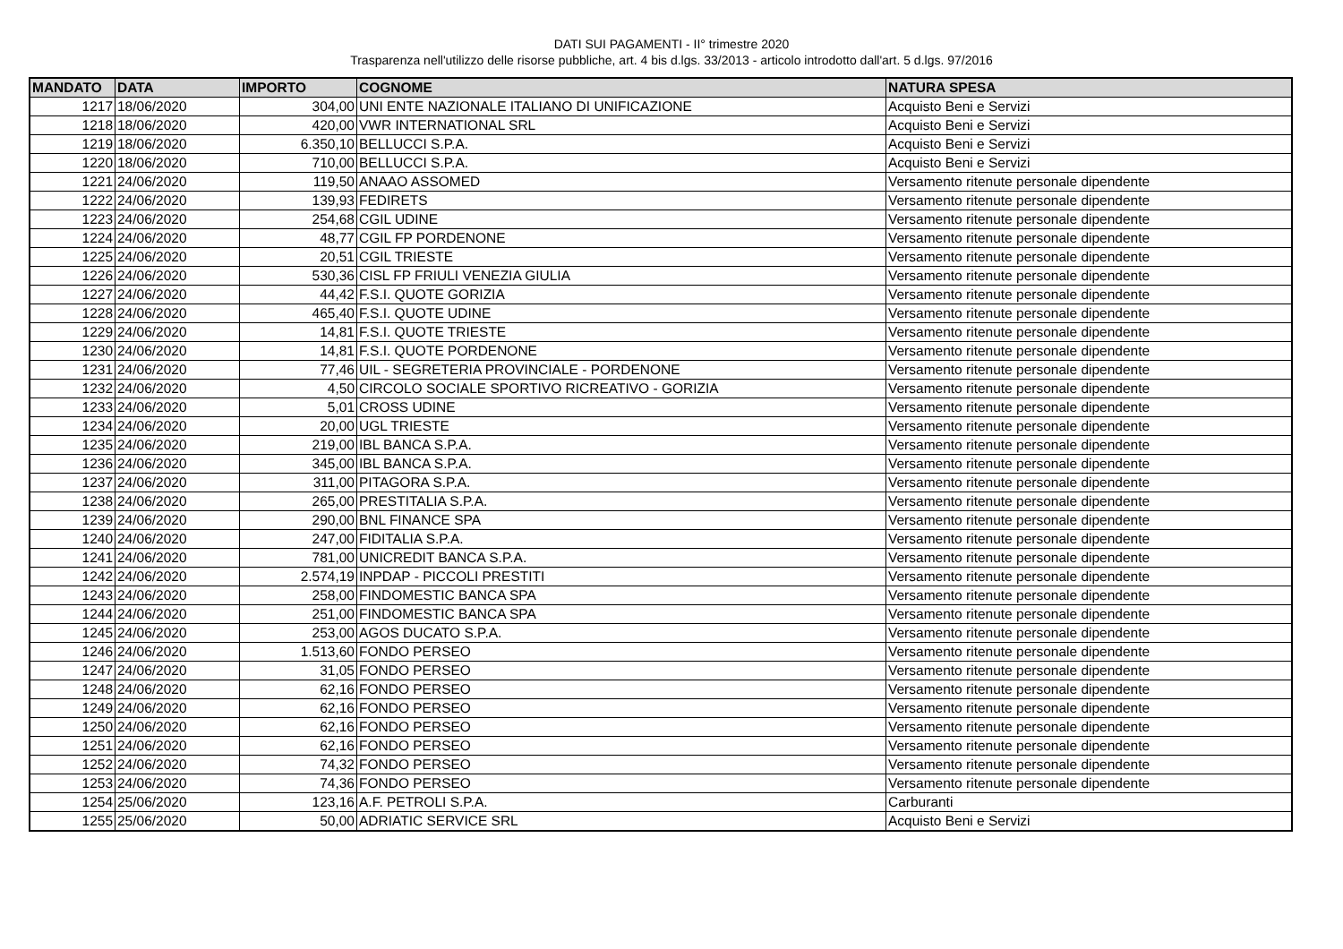DATI SUI PAGAMENTI - II° trimestre 2020
Trasparenza nell'utilizzo delle risorse pubbliche, art. 4 bis d.lgs. 33/2013 - articolo introdotto dall'art. 5 d.lgs. 97/2016
| MANDATO | DATA | IMPORTO | COGNOME | NATURA SPESA |
| --- | --- | --- | --- | --- |
| 1217 | 18/06/2020 | 304,00 | UNI ENTE NAZIONALE ITALIANO DI UNIFICAZIONE | Acquisto Beni e Servizi |
| 1218 | 18/06/2020 | 420,00 | VWR INTERNATIONAL SRL | Acquisto Beni e Servizi |
| 1219 | 18/06/2020 | 6.350,10 | BELLUCCI S.P.A. | Acquisto Beni e Servizi |
| 1220 | 18/06/2020 | 710,00 | BELLUCCI S.P.A. | Acquisto Beni e Servizi |
| 1221 | 24/06/2020 | 119,50 | ANAAO ASSOMED | Versamento ritenute personale dipendente |
| 1222 | 24/06/2020 | 139,93 | FEDIRETS | Versamento ritenute personale dipendente |
| 1223 | 24/06/2020 | 254,68 | CGIL UDINE | Versamento ritenute personale dipendente |
| 1224 | 24/06/2020 | 48,77 | CGIL FP PORDENONE | Versamento ritenute personale dipendente |
| 1225 | 24/06/2020 | 20,51 | CGIL TRIESTE | Versamento ritenute personale dipendente |
| 1226 | 24/06/2020 | 530,36 | CISL FP FRIULI VENEZIA GIULIA | Versamento ritenute personale dipendente |
| 1227 | 24/06/2020 | 44,42 | F.S.I. QUOTE GORIZIA | Versamento ritenute personale dipendente |
| 1228 | 24/06/2020 | 465,40 | F.S.I. QUOTE UDINE | Versamento ritenute personale dipendente |
| 1229 | 24/06/2020 | 14,81 | F.S.I. QUOTE TRIESTE | Versamento ritenute personale dipendente |
| 1230 | 24/06/2020 | 14,81 | F.S.I. QUOTE PORDENONE | Versamento ritenute personale dipendente |
| 1231 | 24/06/2020 | 77,46 | UIL - SEGRETERIA PROVINCIALE - PORDENONE | Versamento ritenute personale dipendente |
| 1232 | 24/06/2020 | 4,50 | CIRCOLO SOCIALE SPORTIVO RICREATIVO - GORIZIA | Versamento ritenute personale dipendente |
| 1233 | 24/06/2020 | 5,01 | CROSS UDINE | Versamento ritenute personale dipendente |
| 1234 | 24/06/2020 | 20,00 | UGL TRIESTE | Versamento ritenute personale dipendente |
| 1235 | 24/06/2020 | 219,00 | IBL BANCA S.P.A. | Versamento ritenute personale dipendente |
| 1236 | 24/06/2020 | 345,00 | IBL BANCA S.P.A. | Versamento ritenute personale dipendente |
| 1237 | 24/06/2020 | 311,00 | PITAGORA S.P.A. | Versamento ritenute personale dipendente |
| 1238 | 24/06/2020 | 265,00 | PRESTITALIA S.P.A. | Versamento ritenute personale dipendente |
| 1239 | 24/06/2020 | 290,00 | BNL FINANCE SPA | Versamento ritenute personale dipendente |
| 1240 | 24/06/2020 | 247,00 | FIDITALIA S.P.A. | Versamento ritenute personale dipendente |
| 1241 | 24/06/2020 | 781,00 | UNICREDIT BANCA S.P.A. | Versamento ritenute personale dipendente |
| 1242 | 24/06/2020 | 2.574,19 | INPDAP - PICCOLI PRESTITI | Versamento ritenute personale dipendente |
| 1243 | 24/06/2020 | 258,00 | FINDOMESTIC BANCA SPA | Versamento ritenute personale dipendente |
| 1244 | 24/06/2020 | 251,00 | FINDOMESTIC BANCA SPA | Versamento ritenute personale dipendente |
| 1245 | 24/06/2020 | 253,00 | AGOS DUCATO S.P.A. | Versamento ritenute personale dipendente |
| 1246 | 24/06/2020 | 1.513,60 | FONDO PERSEO | Versamento ritenute personale dipendente |
| 1247 | 24/06/2020 | 31,05 | FONDO PERSEO | Versamento ritenute personale dipendente |
| 1248 | 24/06/2020 | 62,16 | FONDO PERSEO | Versamento ritenute personale dipendente |
| 1249 | 24/06/2020 | 62,16 | FONDO PERSEO | Versamento ritenute personale dipendente |
| 1250 | 24/06/2020 | 62,16 | FONDO PERSEO | Versamento ritenute personale dipendente |
| 1251 | 24/06/2020 | 62,16 | FONDO PERSEO | Versamento ritenute personale dipendente |
| 1252 | 24/06/2020 | 74,32 | FONDO PERSEO | Versamento ritenute personale dipendente |
| 1253 | 24/06/2020 | 74,36 | FONDO PERSEO | Versamento ritenute personale dipendente |
| 1254 | 25/06/2020 | 123,16 | A.F. PETROLI S.P.A. | Carburanti |
| 1255 | 25/06/2020 | 50,00 | ADRIATIC SERVICE SRL | Acquisto Beni e Servizi |